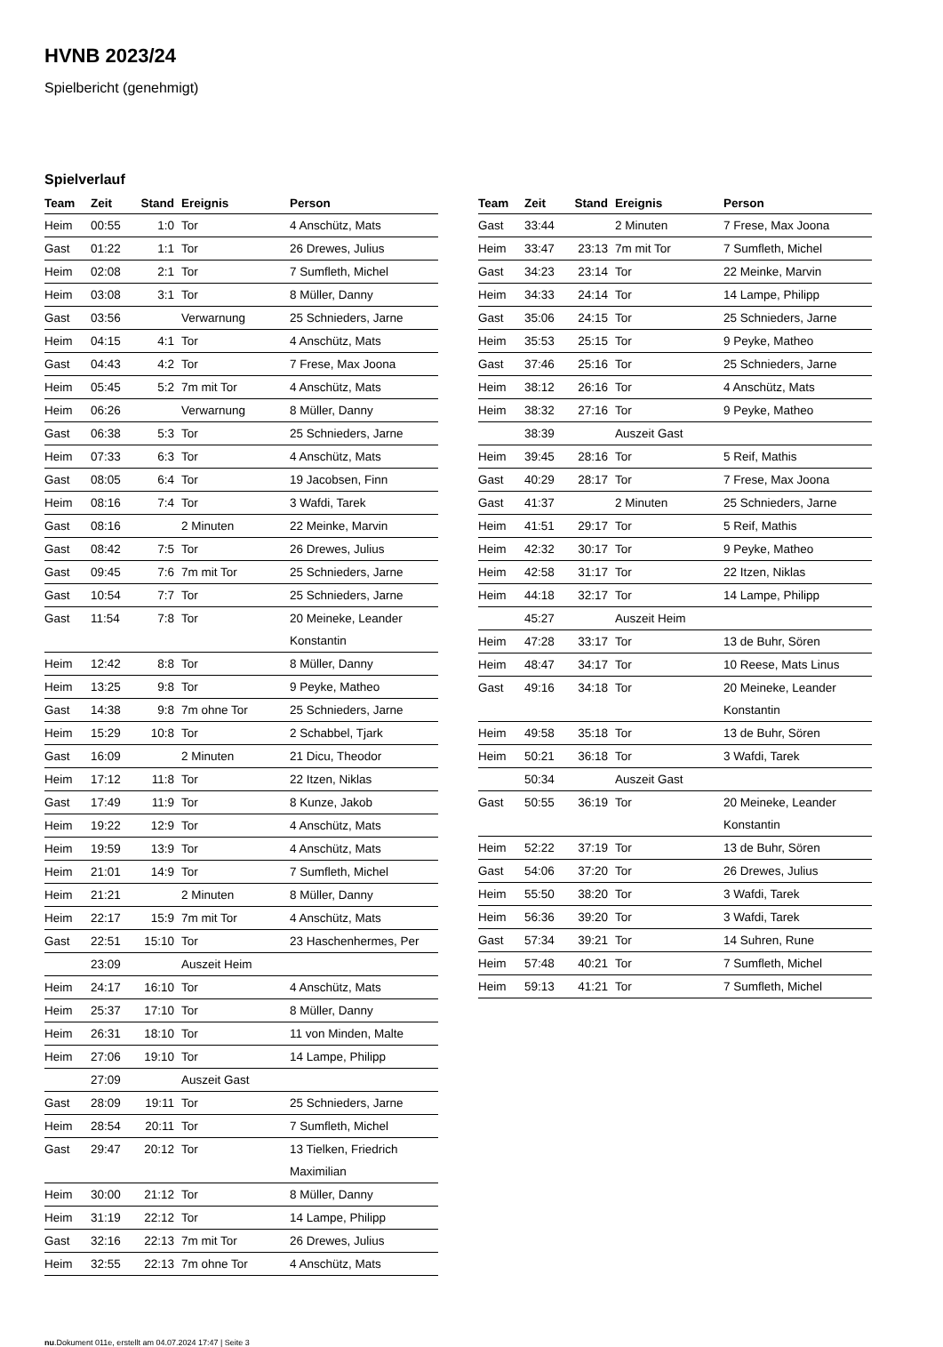HVNB 2023/24
Spielbericht (genehmigt)
Spielverlauf
| Team | Zeit | Stand | Ereignis | Person |
| --- | --- | --- | --- | --- |
| Heim | 00:55 | 1:0 | Tor | 4 Anschütz, Mats |
| Gast | 01:22 | 1:1 | Tor | 26 Drewes, Julius |
| Heim | 02:08 | 2:1 | Tor | 7 Sumfleth, Michel |
| Heim | 03:08 | 3:1 | Tor | 8 Müller, Danny |
| Gast | 03:56 | | Verwarnung | 25 Schnieders, Jarne |
| Heim | 04:15 | 4:1 | Tor | 4 Anschütz, Mats |
| Gast | 04:43 | 4:2 | Tor | 7 Frese, Max Joona |
| Heim | 05:45 | 5:2 | 7m mit Tor | 4 Anschütz, Mats |
| Heim | 06:26 | | Verwarnung | 8 Müller, Danny |
| Gast | 06:38 | 5:3 | Tor | 25 Schnieders, Jarne |
| Heim | 07:33 | 6:3 | Tor | 4 Anschütz, Mats |
| Gast | 08:05 | 6:4 | Tor | 19 Jacobsen, Finn |
| Heim | 08:16 | 7:4 | Tor | 3 Wafdi, Tarek |
| Gast | 08:16 | | 2 Minuten | 22 Meinke, Marvin |
| Gast | 08:42 | 7:5 | Tor | 26 Drewes, Julius |
| Gast | 09:45 | 7:6 | 7m mit Tor | 25 Schnieders, Jarne |
| Gast | 10:54 | 7:7 | Tor | 25 Schnieders, Jarne |
| Gast | 11:54 | 7:8 | Tor | 20 Meineke, Leander Konstantin |
| Heim | 12:42 | 8:8 | Tor | 8 Müller, Danny |
| Heim | 13:25 | 9:8 | Tor | 9 Peyke, Matheo |
| Gast | 14:38 | 9:8 | 7m ohne Tor | 25 Schnieders, Jarne |
| Heim | 15:29 | 10:8 | Tor | 2 Schabbel, Tjark |
| Gast | 16:09 | | 2 Minuten | 21 Dicu, Theodor |
| Heim | 17:12 | 11:8 | Tor | 22 Itzen, Niklas |
| Gast | 17:49 | 11:9 | Tor | 8 Kunze, Jakob |
| Heim | 19:22 | 12:9 | Tor | 4 Anschütz, Mats |
| Heim | 19:59 | 13:9 | Tor | 4 Anschütz, Mats |
| Heim | 21:01 | 14:9 | Tor | 7 Sumfleth, Michel |
| Heim | 21:21 | | 2 Minuten | 8 Müller, Danny |
| Heim | 22:17 | 15:9 | 7m mit Tor | 4 Anschütz, Mats |
| Gast | 22:51 | 15:10 | Tor | 23 Haschenhermes, Per |
| | 23:09 | | Auszeit Heim | |
| Heim | 24:17 | 16:10 | Tor | 4 Anschütz, Mats |
| Heim | 25:37 | 17:10 | Tor | 8 Müller, Danny |
| Heim | 26:31 | 18:10 | Tor | 11 von Minden, Malte |
| Heim | 27:06 | 19:10 | Tor | 14 Lampe, Philipp |
| | 27:09 | | Auszeit Gast | |
| Gast | 28:09 | 19:11 | Tor | 25 Schnieders, Jarne |
| Heim | 28:54 | 20:11 | Tor | 7 Sumfleth, Michel |
| Gast | 29:47 | 20:12 | Tor | 13 Tielken, Friedrich Maximilian |
| Heim | 30:00 | 21:12 | Tor | 8 Müller, Danny |
| Heim | 31:19 | 22:12 | Tor | 14 Lampe, Philipp |
| Gast | 32:16 | 22:13 | 7m mit Tor | 26 Drewes, Julius |
| Heim | 32:55 | 22:13 | 7m ohne Tor | 4 Anschütz, Mats |
| Team | Zeit | Stand | Ereignis | Person |
| --- | --- | --- | --- | --- |
| Gast | 33:44 | | 2 Minuten | 7 Frese, Max Joona |
| Heim | 33:47 | 23:13 | 7m mit Tor | 7 Sumfleth, Michel |
| Gast | 34:23 | 23:14 | Tor | 22 Meinke, Marvin |
| Heim | 34:33 | 24:14 | Tor | 14 Lampe, Philipp |
| Gast | 35:06 | 24:15 | Tor | 25 Schnieders, Jarne |
| Heim | 35:53 | 25:15 | Tor | 9 Peyke, Matheo |
| Gast | 37:46 | 25:16 | Tor | 25 Schnieders, Jarne |
| Heim | 38:12 | 26:16 | Tor | 4 Anschütz, Mats |
| Heim | 38:32 | 27:16 | Tor | 9 Peyke, Matheo |
| | 38:39 | | Auszeit Gast | |
| Heim | 39:45 | 28:16 | Tor | 5 Reif, Mathis |
| Gast | 40:29 | 28:17 | Tor | 7 Frese, Max Joona |
| Gast | 41:37 | | 2 Minuten | 25 Schnieders, Jarne |
| Heim | 41:51 | 29:17 | Tor | 5 Reif, Mathis |
| Heim | 42:32 | 30:17 | Tor | 9 Peyke, Matheo |
| Heim | 42:58 | 31:17 | Tor | 22 Itzen, Niklas |
| Heim | 44:18 | 32:17 | Tor | 14 Lampe, Philipp |
| | 45:27 | | Auszeit Heim | |
| Heim | 47:28 | 33:17 | Tor | 13 de Buhr, Sören |
| Heim | 48:47 | 34:17 | Tor | 10 Reese, Mats Linus |
| Gast | 49:16 | 34:18 | Tor | 20 Meineke, Leander Konstantin |
| Heim | 49:58 | 35:18 | Tor | 13 de Buhr, Sören |
| Heim | 50:21 | 36:18 | Tor | 3 Wafdi, Tarek |
| | 50:34 | | Auszeit Gast | |
| Gast | 50:55 | 36:19 | Tor | 20 Meineke, Leander Konstantin |
| Heim | 52:22 | 37:19 | Tor | 13 de Buhr, Sören |
| Gast | 54:06 | 37:20 | Tor | 26 Drewes, Julius |
| Heim | 55:50 | 38:20 | Tor | 3 Wafdi, Tarek |
| Heim | 56:36 | 39:20 | Tor | 3 Wafdi, Tarek |
| Gast | 57:34 | 39:21 | Tor | 14 Suhren, Rune |
| Heim | 57:48 | 40:21 | Tor | 7 Sumfleth, Michel |
| Heim | 59:13 | 41:21 | Tor | 7 Sumfleth, Michel |
nu.Dokument 011e, erstellt am 04.07.2024 17:47 | Seite 3